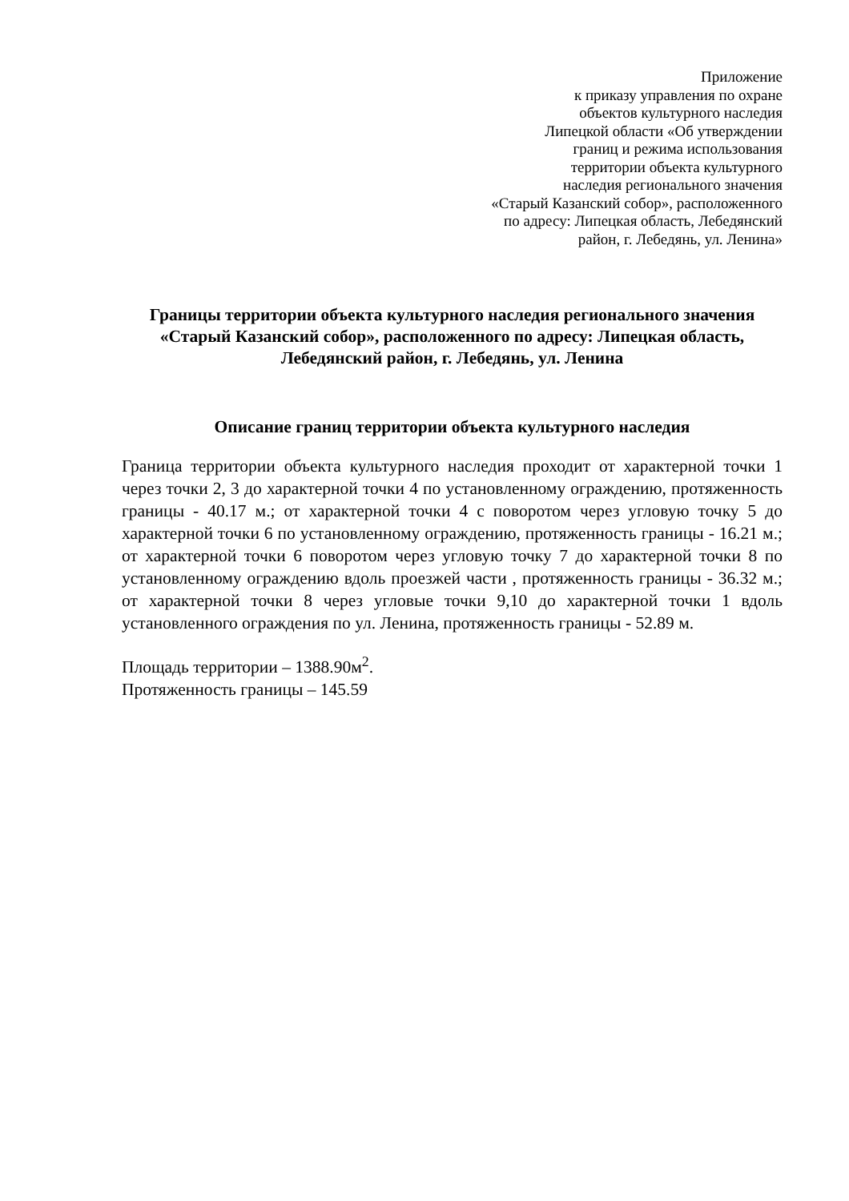Приложение
к приказу управления по охране
объектов культурного наследия
Липецкой области «Об утверждении
границ и режима использования
территории объекта культурного
наследия регионального значения
«Старый Казанский собор», расположенного
по адресу: Липецкая область, Лебедянский
район, г. Лебедянь, ул. Ленина»
Границы территории объекта культурного наследия регионального значения «Старый Казанский собор», расположенного по адресу: Липецкая область, Лебедянский район, г. Лебедянь, ул. Ленина
Описание границ территории объекта культурного наследия
Граница территории объекта культурного наследия проходит от характерной точки 1 через точки 2, 3 до характерной точки 4 по установленному ограждению, протяженность границы - 40.17 м.; от характерной точки 4 с поворотом через угловую точку 5 до характерной точки 6 по установленному ограждению, протяженность границы - 16.21 м.; от характерной точки 6 поворотом через угловую точку 7 до характерной точки 8 по установленному ограждению вдоль проезжей части , протяженность границы - 36.32 м.; от характерной точки 8 через угловые точки 9,10 до характерной точки 1 вдоль установленного ограждения по ул. Ленина, протяженность границы - 52.89 м.
Площадь территории – 1388.90м<sup>2</sup>.
Протяженность границы – 145.59